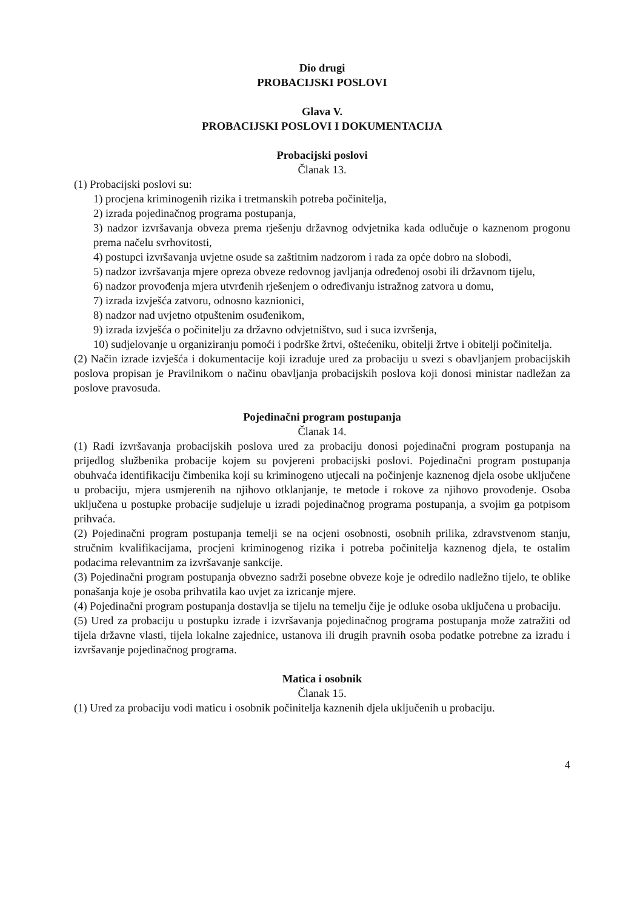Dio drugi
PROBACIJSKI POSLOVI
Glava V.
PROBACIJSKI POSLOVI I DOKUMENTACIJA
Probacijski poslovi
Članak 13.
(1) Probacijski poslovi su:
1) procjena kriminogenih rizika i tretmanskih potreba počinitelja,
2) izrada pojedinačnog programa postupanja,
3) nadzor izvršavanja obveza prema rješenju državnog odvjetnika kada odlučuje o kaznenom progonu prema načelu svrhovitosti,
4) postupci izvršavanja uvjetne osude sa zaštitnim nadzorom i rada za opće dobro na slobodi,
5) nadzor izvršavanja mjere opreza obveze redovnog javljanja određenoj osobi ili državnom tijelu,
6) nadzor provođenja mjera utvrđenih rješenjem o određivanju istražnog zatvora u domu,
7) izrada izvješća zatvoru, odnosno kaznionici,
8) nadzor nad uvjetno otpuštenim osuđenikom,
9) izrada izvješća o počinitelju za državno odvjetništvo, sud i suca izvršenja,
10) sudjelovanje u organiziranju pomoći i podrške žrtvi, oštećeniku, obitelji žrtve i obitelji počinitelja.
(2) Način izrade izvješća i dokumentacije koji izrađuje ured za probaciju u svezi s obavljanjem probacijskih poslova propisan je Pravilnikom o načinu obavljanja probacijskih poslova koji donosi ministar nadležan za poslove pravosuđa.
Pojedinačni program postupanja
Članak 14.
(1) Radi izvršavanja probacijskih poslova ured za probaciju donosi pojedinačni program postupanja na prijedlog službenika probacije kojem su povjereni probacijski poslovi. Pojedinačni program postupanja obuhvaća identifikaciju čimbenika koji su kriminogeno utjecali na počinjenje kaznenog djela osobe uključene u probaciju, mjera usmjerenih na njihovo otklanjanje, te metode i rokove za njihovo provođenje. Osoba uključena u postupke probacije sudjeluje u izradi pojedinačnog programa postupanja, a svojim ga potpisom prihvaća.
(2) Pojedinačni program postupanja temelji se na ocjeni osobnosti, osobnih prilika, zdravstvenom stanju, stručnim kvalifikacijama, procjeni kriminogenog rizika i potreba počinitelja kaznenog djela, te ostalim podacima relevantnim za izvršavanje sankcije.
(3) Pojedinačni program postupanja obvezno sadrži posebne obveze koje je odredilo nadležno tijelo, te oblike ponašanja koje je osoba prihvatila kao uvjet za izricanje mjere.
(4) Pojedinačni program postupanja dostavlja se tijelu na temelju čije je odluke osoba uključena u probaciju.
(5) Ured za probaciju u postupku izrade i izvršavanja pojedinačnog programa postupanja može zatražiti od tijela državne vlasti, tijela lokalne zajednice, ustanova ili drugih pravnih osoba podatke potrebne za izradu i izvršavanje pojedinačnog programa.
Matica i osobnik
Članak 15.
(1) Ured za probaciju vodi maticu i osobnik počinitelja kaznenih djela uključenih u probaciju.
4